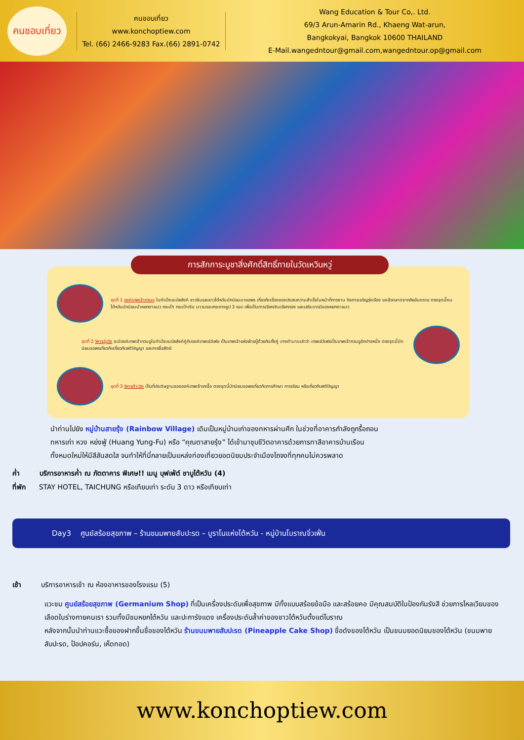คนชอบเที่ยว
คนชอบเที่ยว
www.konchoptiew.com
Tel. (66) 2466-9283 Fax.(66) 2891-0742
Wang Education & Tour Co,. Ltd.
69/3 Arun-Amarin Rd., Khaeng Wat-arun,
Bangkokyai, Bangkok 10600 THAILAND
E-Mail.wangedntour@gmail.com,wangedntour.op@gmail.com
การสักการะบูชาสิ่งศักดิ์สิทธิ์ภายในวัดเหวินหวู่
จุดที่ 1 องค์เทพเจ้ากวนอู ในท่านั่งบนบัลลังค์ ชาวจีนและชาวไต้หวันมักนิยมมาขอพร เกี่ยวกับเรื่องของประสบความสำเร็จในหน้าที่การงาน กิจการเจริญรุ่งเรือง แคล้วคลาดจากภัยอันตราย ตรงจุดนี้คนไต้หวันมักนิยมนำหยกตาแมว กระเป๋า กระเป๋าเงิน มาวนรอบกระถางธูป 3 รอบ เพื่อเป็นการเรียกเงินเรียกทอง และเสริมบารมีของหยกตาแมว
จุดที่ 2 วิหารอู่เฉิง จะมีองค์เทพเจ้ากวนอูในท่านั่งบนบัลลังค์คู่กับองค์เทพเย่ว์เฟย เป็นเทพเจ้าแห่งฝ่ายบู๊ด้วยกันทั้งคู่ บางตำนานเล่าว่า เทพเย่ว์เฟยเป็นเทพเจ้ากวนอูอีกปางหนึ่ง ตรงจุดนี้มักนิยมขอพรเกี่ยวกับเกี่ยวกับสติปัญญา และการซื่อสัตย์
จุดที่ 3 วิหารต้าเฉิง เป็นที่ประดิษฐานขององค์เทพเจ้าขงจื๊อ ตรงจุดนี้มักนิยมขอพรเกี่ยวกับการศึกษา การเรียน หรือเกี่ยวกับสติปัญญา
นำท่านไปยัง หมู่บ้านสายรุ้ง (Rainbow Village) เดิมเป็นหมู่บ้านเก่าของทหารผ่านศึก ในช่วงที่อาคารกำลังถูกรื้อถอน ทหารเก่า หวง หย่งฟู่ (Huang Yung-Fu) หรือ “คุณตาสายรุ้ง” ได้เข้ามาชุบชีวิตอาคารด้วยการทาสีอาคารบ้านเรือนทั้งหมดใหม่ให้มีสีสันสดใส จนทำให้ที่นี่กลายเป็นแหล่งท่องเที่ยวยอดนิยมประจำเมืองไถจงที่ทุกคนไม่ควรพลาด
ค่ำ บริการอาหารค่ำ ณ ภัตตาคาร พิเศษ!! เมนู บุฟเฟ่ต์ ชาบูไต้หวัน (4)
ที่พัก STAY HOTEL, TAICHUNG หรือเทียบเท่า ระดับ 3 ดาว หรือเทียบเท่า
Day3 ศูนย์สร้อยสุขภาพ – ร้านขนมพายสับปะรด – บูราโนแห่งไต้หวัน - หมู่บ้านโบราณจิ่วเฟิ่น
เช้า บริการอาหารเช้า ณ ห้องอาหารของโรงแรม (5)
แวะชม ศูนย์สร้อยสุขภาพ (Germanium Shop) ที่เป็นเครื่องประดับเพื่อสุขภาพ มีทั้งแบบสร้อยข้อมือ และสร้อยคอ มีคุณสมบัติในป้องกันรังสี ช่วยการไหลเวียนของเลือดในร่างกายคนเรา รวมทั้งมีชมหยกไต้หวัน และปะการังแดง เครื่องประดับล้ำค่าของชาวไต้หวันตั้งแต่โบราณ
หลังจากนั้นนำท่านแวะซื้อของฝากขึ้นชื่อของไต้หวัน ร้านขนมพายสับปะรด (Pineapple Cake Shop) ชื่อดังของไต้หวัน เป็นขนมยอดนิยมของไต้หวัน (ขนมพายสับปะรด, ป๊อปคอร์น, เห็ดทอด)
www.konchoptiew.com